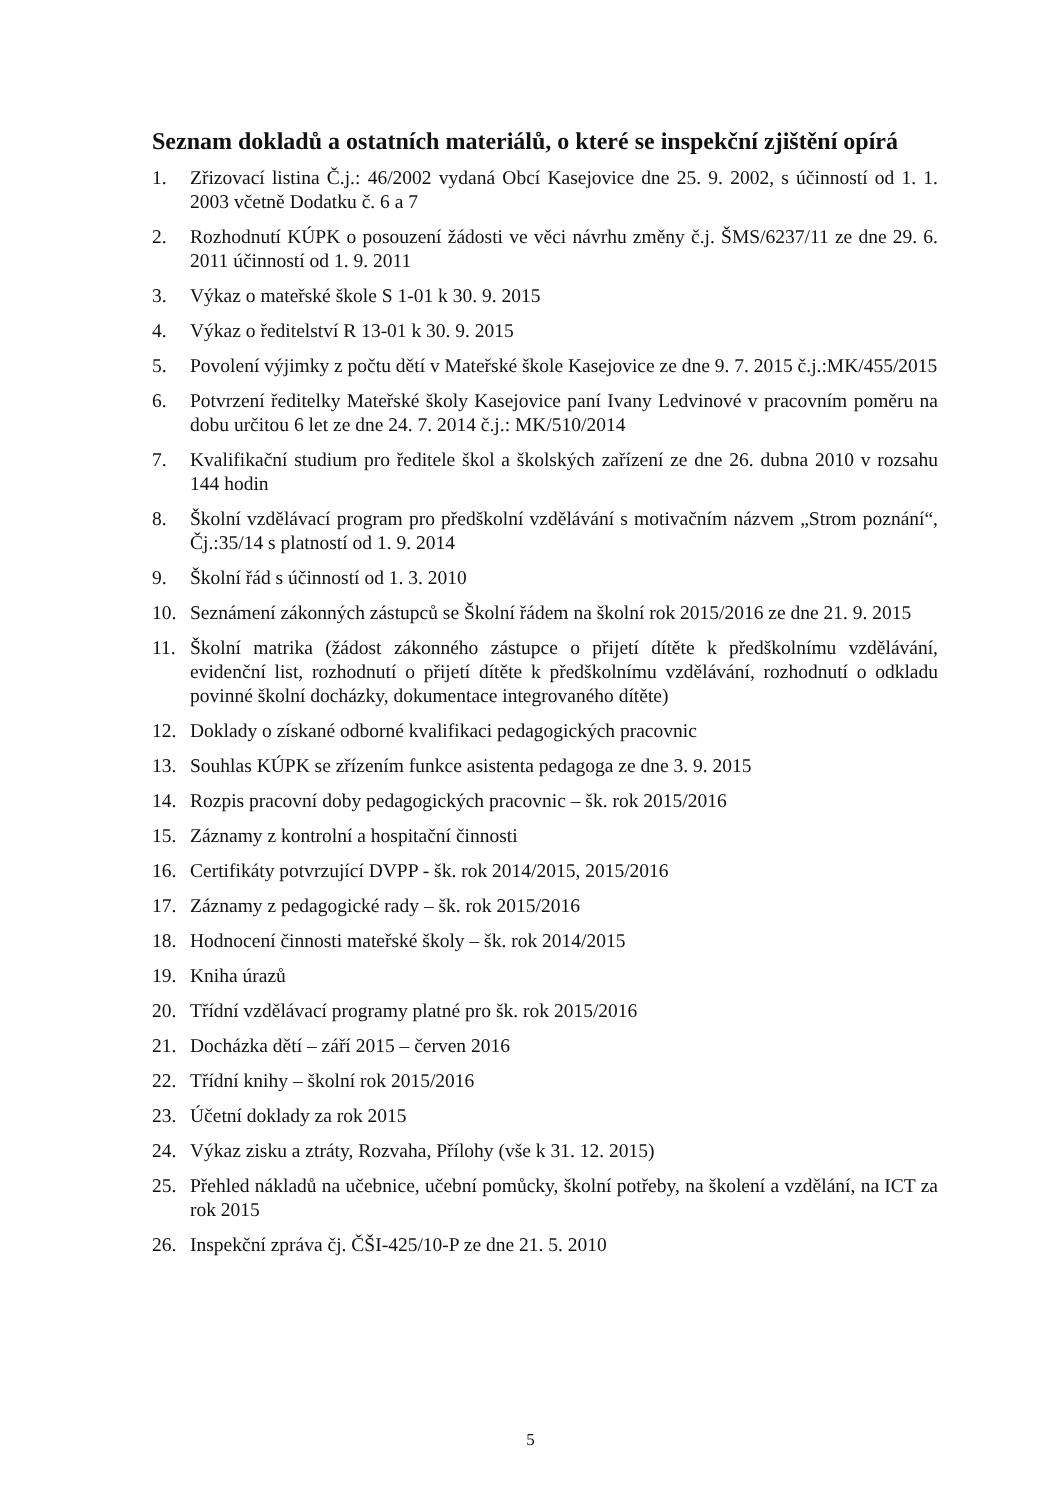Seznam dokladů a ostatních materiálů, o které se inspekční zjištění opírá
1. Zřizovací listina Č.j.: 46/2002 vydaná Obcí Kasejovice dne 25. 9. 2002, s účinností od 1. 1. 2003 včetně Dodatku č. 6 a 7
2. Rozhodnutí KÚPK o posouzení žádosti ve věci návrhu změny č.j. ŠMS/6237/11 ze dne 29. 6. 2011 účinností od 1. 9. 2011
3. Výkaz o mateřské škole S 1-01 k 30. 9. 2015
4. Výkaz o ředitelství R 13-01 k 30. 9. 2015
5. Povolení výjimky z počtu dětí v Mateřské škole Kasejovice ze dne 9. 7. 2015 č.j.:MK/455/2015
6. Potvrzení ředitelky Mateřské školy Kasejovice paní Ivany Ledvinové v pracovním poměru na dobu určitou 6 let ze dne 24. 7. 2014 č.j.: MK/510/2014
7. Kvalifikační studium pro ředitele škol a školských zařízení ze dne 26. dubna 2010 v rozsahu 144 hodin
8. Školní vzdělávací program pro předškolní vzdělávání s motivačním názvem „Strom poznání“, Čj.:35/14 s platností od 1. 9. 2014
9. Školní řád s účinností od 1. 3. 2010
10. Seznámení zákonných zástupců se Školní řádem na školní rok 2015/2016 ze dne 21. 9. 2015
11. Školní matrika (žádost zákonného zástupce o přijetí dítěte k předškolnímu vzdělávání, evidenční list, rozhodnutí o přijetí dítěte k předškolnímu vzdělávání, rozhodnutí o odkladu povinné školní docházky, dokumentace integrovaného dítěte)
12. Doklady o získané odborné kvalifikaci pedagogických pracovnic
13. Souhlas KÚPK se zřízením funkce asistenta pedagoga ze dne 3. 9. 2015
14. Rozpis pracovní doby pedagogických pracovnic – šk. rok 2015/2016
15. Záznamy z kontrolní a hospitační činnosti
16. Certifikáty potvrzující DVPP - šk. rok 2014/2015, 2015/2016
17. Záznamy z pedagogické rady – šk. rok 2015/2016
18. Hodnocení činnosti mateřské školy – šk. rok 2014/2015
19. Kniha úrazů
20. Třídní vzdělávací programy platné pro šk. rok 2015/2016
21. Docházka dětí – září 2015 – červen 2016
22. Třídní knihy – školní rok 2015/2016
23. Účetní doklady za rok 2015
24. Výkaz zisku a ztráty, Rozvaha, Přílohy (vše k 31. 12. 2015)
25. Přehled nákladů na učebnice, učební pomůcky, školní potřeby, na školení a vzdělání, na ICT za rok 2015
26. Inspekční zpráva čj. ČŠI-425/10-P ze dne 21. 5. 2010
5